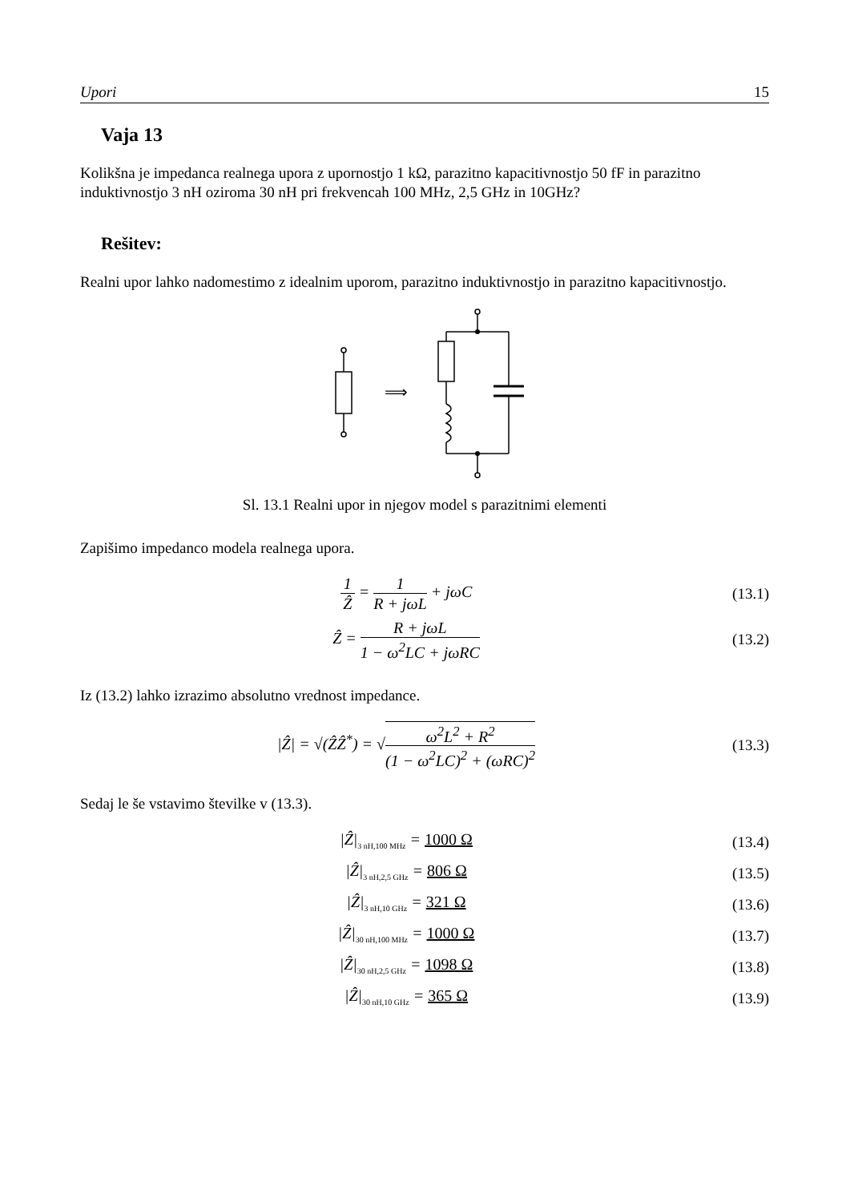Upori 15
Vaja 13
Kolikšna je impedanca realnega upora z upornostjo 1 kΩ, parazitno kapacitivnostjo 50 fF in parazitno induktivnostjo 3 nH oziroma 30 nH pri frekvencah 100 MHz, 2,5 GHz in 10GHz?
Rešitev:
Realni upor lahko nadomestimo z idealnim uporom, parazitno induktivnostjo in parazitno kapacitivnostjo.
⟹
Sl. 13.1 Realni upor in njegov model s parazitnimi elementi
Zapišimo impedanco modela realnega upora.
1 Ẑ = 1 R + jωL + jωC (13.1)
Ẑ = R + jωL 1 − ω<sup>2</sup>LC + jωRC (13.2)
Iz (13.2) lahko izrazimo absolutno vrednost impedance.
|Ẑ| = √(ẐẐ<sup>*</sup>) = √ω<sup>2</sup>L<sup>2</sup> + R<sup>2</sup> (1 − ω<sup>2</sup>LC)<sup>2</sup> + (ωRC)<sup>2</sup>
(13.3)
Sedaj le še vstavimo številke v (13.3).
|Ẑ|<sub>3 nH,100 MHz</sub> = 1000 Ω (13.4)
|Ẑ|<sub>3 nH,2,5 GHz</sub> = 806 Ω (13.5)
|Ẑ|<sub>3 nH,10 GHz</sub> = 321 Ω (13.6)
|Ẑ|<sub>30 nH,100 MHz</sub> = 1000 Ω (13.7)
|Ẑ|<sub>30 nH,2,5 GHz</sub> = 1098 Ω (13.8)
|Ẑ|<sub>30 nH,10 GHz</sub> = 365 Ω (13.9)